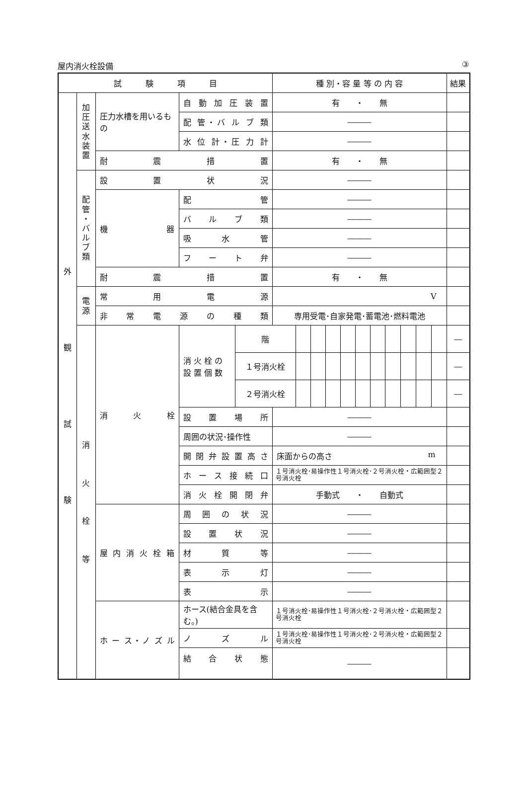屋内消火栓設備 ③
| 試 験 項 目 | | | | | 種 別・容 量 等 の 内 容 | | | | | | | | | | | 結果 |
| --- | --- | --- | --- | --- | --- | --- | --- | --- | --- | --- | --- | --- | --- | --- | --- | --- |
| 外 観 試 験 | 加 圧 送 水 装 置 | 圧力水槽を用いるもの | 自 動 加 圧 装 置 | | 有 ・ 無 | | | | | | | | | | | |
| | | | 配 管・バ ル ブ 類 | | ――― | | | | | | | | | | | |
| | | | 水 位 計・圧 力 計 | | ――― | | | | | | | | | | | |
| | | 耐 震 措 置 | | | 有 ・ 無 | | | | | | | | | | | |
| | 配 管 ・ バ ル ブ 類 | 設 置 状 況 | | | ――― | | | | | | | | | | | |
| | | 機 器 | 配 管 | | ――― | | | | | | | | | | | |
| | | | バ ル ブ 類 | | ――― | | | | | | | | | | | |
| | | | 吸 水 管 | | ――― | | | | | | | | | | | |
| | | | フ ー ト 弁 | | ――― | | | | | | | | | | | |
| | | 耐 震 措 置 | | | 有 ・ 無 | | | | | | | | | | | |
| | 電 源 | 常 用 電 源 | | | V | | | | | | | | | | | |
| | | 非 常 電 源 の 種 類 | | | 専用受電･自家発電･蓄電池･燃料電池 | | | | | | | | | | | |
| | 消 火 栓 等 | 消 火 栓 | 消 火 栓 の 設 置 個 数 | 階 | | | | | | | | | | | | ― |
| | | | | １号消火栓 | | | | | | | | | | | | ― |
| | | | | ２号消火栓 | | | | | | | | | | | | ― |
| | | | 設 置 場 所 | | ――― | | | | | | | | | | | |
| | | | 周囲の状況･操作性 | | ――― | | | | | | | | | | | |
| | | | 開 閉 弁 設 置 高 さ | | 床面からの高さ m | | | | | | | | | | | |
| | | | ホ ー ス 接 続 口 | | １号消火栓･易操作性１号消火栓･２号消火栓・広範囲型２号消火栓 | | | | | | | | | | | |
| | | | 消 火 栓 開 閉 弁 | | 手動式 ・ 自動式 | | | | | | | | | | | |
| | | 屋 内 消 火 栓 箱 | 周 囲 の 状 況 | | ――― | | | | | | | | | | | |
| | | | 設 置 状 況 | | ――― | | | | | | | | | | | |
| | | | 材 質 等 | | ――― | | | | | | | | | | | |
| | | | 表 示 灯 | | ――― | | | | | | | | | | | |
| | | | 表 示 | | ――― | | | | | | | | | | | |
| | | ホ ー ス・ノ ズ ル | ホース(結合金具を含む。) | | １号消火栓･易操作性１号消火栓･２号消火栓・広範囲型２号消火栓 | | | | | | | | | | | |
| | | | ノ ズ ル | | １号消火栓･易操作性１号消火栓･２号消火栓・広範囲型２号消火栓 | | | | | | | | | | | |
| | | | 結 合 状 態 | | ――― | | | | | | | | | | | |